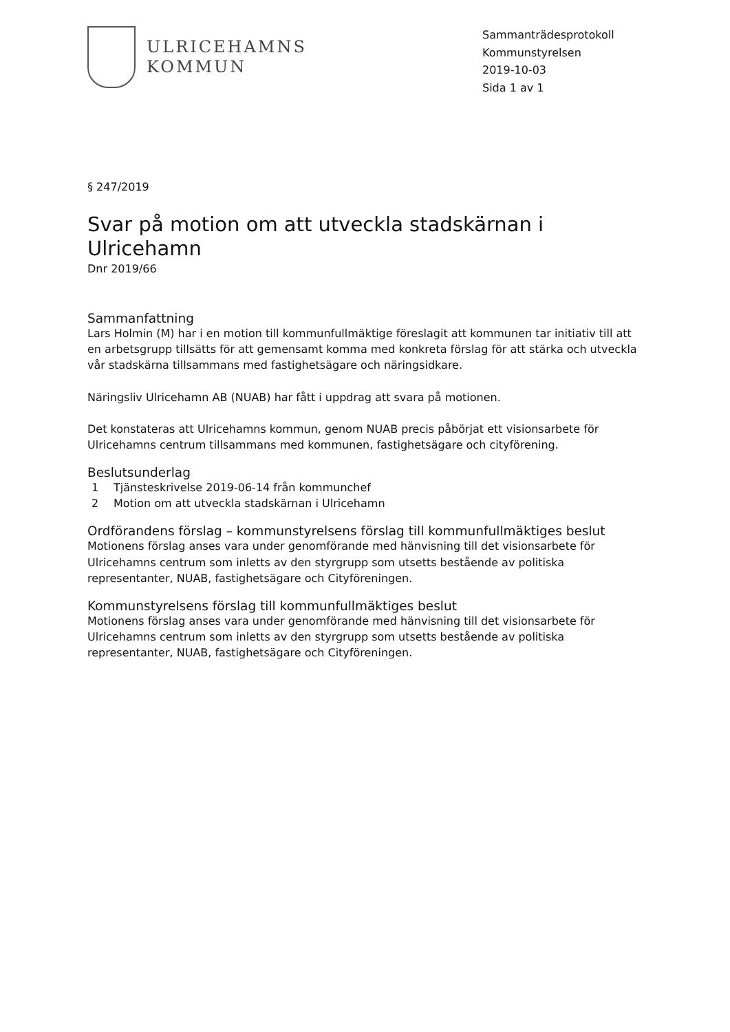ULRICEHAMNS
KOMMUN
Sammanträdesprotokoll
Kommunstyrelsen
2019-10-03
Sida 1 av 1
§ 247/2019
Svar på motion om att utveckla stadskärnan i Ulricehamn
Dnr 2019/66
Sammanfattning
Lars Holmin (M) har i en motion till kommunfullmäktige föreslagit att kommunen tar initiativ till att en arbetsgrupp tillsätts för att gemensamt komma med konkreta förslag för att stärka och utveckla vår stadskärna tillsammans med fastighetsägare och näringsidkare.
Näringsliv Ulricehamn AB (NUAB) har fått i uppdrag att svara på motionen.
Det konstateras att Ulricehamns kommun, genom NUAB precis påbörjat ett visionsarbete för Ulricehamns centrum tillsammans med kommunen, fastighetsägare och cityförening.
Beslutsunderlag
1 Tjänsteskrivelse 2019-06-14 från kommunchef
2 Motion om att utveckla stadskärnan i Ulricehamn
Ordförandens förslag – kommunstyrelsens förslag till kommunfullmäktiges beslut
Motionens förslag anses vara under genomförande med hänvisning till det visionsarbete för Ulricehamns centrum som inletts av den styrgrupp som utsetts bestående av politiska representanter, NUAB, fastighetsägare och Cityföreningen.
Kommunstyrelsens förslag till kommunfullmäktiges beslut
Motionens förslag anses vara under genomförande med hänvisning till det visionsarbete för Ulricehamns centrum som inletts av den styrgrupp som utsetts bestående av politiska representanter, NUAB, fastighetsägare och Cityföreningen.